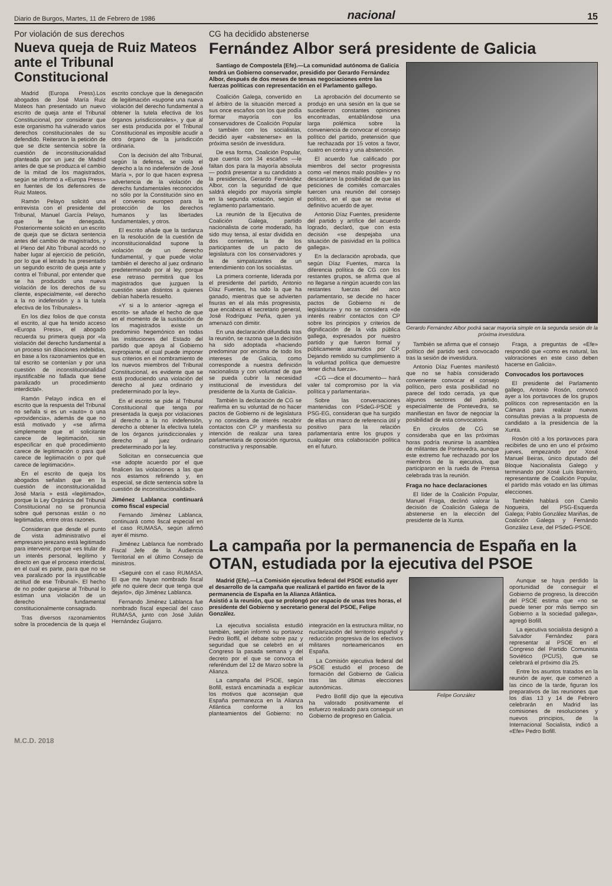Diario de Burgos, Martes, 11 de Febrero de 1986 nacional 15
Por violación de sus derechos
Nueva queja de Ruiz Mateos ante el Tribunal Constitucional
Madrid (Europa Press).Los abogados de José María Ruiz Mateos han presentado un nuevo escrito de queja ante el Tribunal Constitucional, por considerar que este organismo ha vulnerado varios derechos constitucionales de su defendido. Reiteraron la petición de que se dicte sentencia sobre la cuestión de inconstitucionalidad planteada por un juez de Madrid antes de que se produzca el cambio de la mitad de los magistrados, según se informó a «Europa Press» en fuentes de los defensores de Ruiz Mateos.
Ramón Pelayo solicitó una entrevista con el presidente del Tribunal, Manuel García Pelayo, que le fue denegada. Posteriormente solicitó en un escrito de queja que se dictara sentencia antes del cambio de magistrados, y el Pleno del Alto Tribunal acordó no haber lugar al ejercicio de petición, por lo que el letrado ha presentado un segundo escrito de queja ante y contra el Tribunal, por entender que se ha producido una nueva violación de los derechos de su cliente, especialmente, «el derecho a la no indefensión y a la tutela efectiva de los Tribunales».
En los diez folios de que consta el escrito, al que ha tenido acceso «Europa Press», el abogado recuerda su primera queja por «la violación del derecho fundamental a un proceso sin dilaciones indebidas, en base a los razonamientos que en tal escrito se contenían y por una cuestión de inconstitucionalidad injustificable no fallada que tiene paralizado un procedimiento interdictal».
Ramón Pelayo indica en el escrito que la respuesta del Tribunal no señala si es un «auto» o una «providencia», además de que no está motivado y «se afirma simplemente que el solicitante carece de legitimación, sin especificar en qué procedimiento carece de legitimación o para qué carece de legitimación o por qué carece de legitimación».
En el escrito de queja los abogados señalan que en la cuestión de inconstitucionalidad José María » está «legitimado», porque la Ley Orgánica del Tribunal Constitucional no se pronuncia sobre qué personas están o no legitimadas, entre otras razones.
Consideran que desde el punto de vista administrativo el empresario jerezano está legitimado para intervenir, porque «es titular de un interés personal, legítimo y directo en que el proceso interdictal, en el cual es parte, para que no se vea paralizado por la injustificable actitud de ese Tribunal». El hecho de no poder quejarse al Tribunal lo estiman una violación de un derecho fundamental constitucionalmente consagrado.
Tras diversos razonamientos sobre la procedencia de la queja el escrito concluye que la denegación de legitimación «supone una nueva violación del derecho fundamental a obtener la tutela efectiva de los órganos jurisdiccionales», y que al ser esta producida por el Tribunal Constitucional es imposible acudir a otro órgano de la jurisdicción ordinaria.
Con la decisión del alto Tribunal, según la defensa, se viola el derecho a la no indefensión de José María », por lo que hacen expresa advertencia de la violación de derechs fundamentales reconocidos no sólo por la Constitución sino en el convenio europeo para la protección de los derechos humanos y las libertades fundamentales, y otros.
El escrito añade que la tardanza en la resolución de la cuestión de inconstitucionalidad supone la violación de un derecho fundamental, y que puede violar también el derecho al juez ordinario predeterminado por al ley, porque ese retraso permitirá que los magistrados que juzguen la cuestión sean distintos a quienes debían haberla resuelto.
«Y si a lo anterior -agrega el escrito- se añade el hecho de que en el momento de la sustitución de los magistrados existe un predominio hegemónico en todas las instituciones del Estado del partido que apoya al Gobierno expropiante, el cual puede imponer sus criterios en el nombramiento de los nuevos miembros del Tribunal Constitucional, es evidente que se está produciendo una violación del derecho al juez ordinario y predeterminado por la ley».
En el escrito se pide al Tribunal Constitucional que tenga por presentada la queja por violaciones al derecho a la no indefensión, derecho a obtener la efectiva tutela de los órganos jurisdiccionales y derecho al juez ordinario predeterminado por la ley.
Solicitan en consecuencia que «se adopte acuerdo por el que finalicen las violaciones a las que nos estamos refiriendo y, en especial, se dicte sentencia sobre la cuestión de inconstitucionalidad».
Jiménez Lablanca continuará como fiscal especial
Fernando Jiménez Lablanca, continuará como fiscal especial en el caso RUMASA, según afirmó ayer él mismo.
Jiménez Lablanca fue nombrado Fiscal Jefe de la Audiencia Territorial en el último Consejo de ministros.
«Seguiré con el caso RUMASA. El que me hayan nombrado fiscal jefe no quiere decir que tenga que dejarlo», dijo Jiménez Lablanca.
Fernando Jiménez Lablanca fue nombrado fiscal especial del caso RUMASA, junto con José Julián Hernández Guijarro.
CG ha decidido abstenerse
Fernández Albor será presidente de Galicia
Santiago de Compostela (Efe).—La comunidad autónoma de Galicia tendrá un Gobierno conservador, presidido por Gerardo Fernández Albor, después de dos meses de tensas negociaciones entre las fuerzas políticas con representación en el Parlamento gallego.
Coalición Galega, convertido en el árbitro de la situación merced a sus once escaños con los que podía formar mayoría con los conservadores de Coalición Popular o también con los socialistas, decidió ayer «abstenerse» en la próxima sesión de investidura.
De esa forma, Coalición Popular, que cuenta con 34 escaños —le faltan dos para la mayoría absoluta— podrá presentar a su candidato a la presidencia, Gerardo Fernández Albor, con la seguridad de que saldrá elegido por mayoría simple en la segunda votación, según el reglamento parlamentario.
La reunión de la Ejecutiva de Coalición Galega, partido nacionalista de corte moderado, ha sido muy tensa, al estar dividida en dos corrientes, la de los participantes de un pacto de legislatura con los conservadores y la de simpatizantes de un entendimiento con los socialistas.
La primera corriente, liderada por el presidente del partido, Antonio Díaz Fuentes, ha sido la que ha ganado, mientras que se advierten fisuras en el ala más progresista, que encabeza el secretario general, José Rodríguez Peña, quien ya amenazó con dimitir.
En una declaración difundida tras la reunión, se razona que la decisión ha sido adoptada «haciendo predominar por encima de todo los intereses de Galicia, como corresponde a nuestra definición nacionalista y con voluntad de que se pueda cubrir la necesidad institucional de investidura del presidente de la Xunta de Galicia».
También la declaración de CG se reafirma en su voluntad de no hacer pactos de Gobierno ni de legislatura y no considera de interés recabrir contactos con CP y manifiesta su intención de realizar una tarea parlamentaria de oposición rigurosa, constructiva y responsable.
La aprobación del documento se produjo en una sesión en la que se sucedieron constantes opiniones encontradas, entablándose una larga polémica sobre la conveniencia de convocar el consejo político del partido, pretensión que fue rechazada por 15 votos a favor, cuatro en contra y una abstención.
El acuerdo fue calificado por miembros del sector progresista como «el menos malo posible» y no descartaron la posibilidad de que las peticiones de comités comarcales fuercen una reunión del consejo político, en el que se revise el definitivo acuerdo de ayer.
Antonio Díaz Fuentes, presidente del partido y artífice del acuerdo logrado, declaró, que con esta decisión «se despejaba una situación de pasividad en la política gallega».
En la declaración aprobada, que según Díaz Fuentes, marca la diferencia política de CG con los restantes grupos, se afirma que al no llegarse a ningún acuerdo con las restantes fuerzas del arco parlamentario, se decide no hacer pactos de Gobierno ni de legislatura» y no se considera «de interés reabrir contactos con CP sobre los principios y criterios de dignificación de la vida pública gallega, expresados por nuestro partido y que fueron formal y públicamente asumidos por CP. Dejando remitido su cumplimiento a la voluntad política que demuestre tener dicha fuerza».
«CG —dice el documento— hará valer tal compromiso por la vía política y parlamentaria».
Sobre las conversaciones mantenidas con PSdeG-PSOE y PSG-EG, consideran que ha surgido de ellas un marco de referencia útil y positivo para la relación parlamentaria entre los grupos y cualquier otra colaboración política en el futuro.
Gerardo Fernández Albor podrá sacar mayoría simple en la segunda sesión de la próxima investidura.
También se afirma que el consejo político del partido será convocado tras la sesión de investidura.
Antonio Díaz Fuentes manifestó que no se había considerado conveniente convocar el consejo político, pero esta posibilidad no parece del todo cerrada, ya que algunos sectores del partido, especialmente de Pontevedra, se manifiestan en favor de negociar la posibilidad de esta convocatoria.
En círculos de CG se consideraba que en las próximas horas podría reunirse la asamblea de militantes de Pontevedra, aunque este extremo fue rechazado por los miembros de la ejecutiva, que participaron en la rueda de Prensa celebrada tras la reunión.
Fraga no hace declaraciones
El líder de la Coalición Popular, Manuel Fraga, declinó valorar la decisión de Coalición Galega de abstenerse en la elección del presidente de la Xunta.
Fraga, a preguntas de «Efe» respondió que «como es natural, las valoraciones en este caso deben hacerse en Galicia».
Convocados los portavoces
El presidente del Parlamento gallego, Antonio Rosón, convocó ayer a los portavoces de los grupos políticos con representación en la Cámara para realizar nuevas consultas previas a la propuesta de candidato a la presidencia de la Xunta.
Rosón citó a los portavoces para recibirles de uno en uno el próximo jueves, empezando por Xosé Manuel Beiras, único diputado del Bloque Nacionalista Galego y terminando por Xosé Luís Barreiro, representante de Coalición Popular, el partido más votado en las últimas elecciones.
También hablará con Camilo Nogueira, del PSG-Esquerda Galega; Pablo González Mariñas, de Coalición Galega y Fernándo González Lexe, del PSdeG-PSOE.
La campaña por la permanencia de España en la OTAN, estudiada por la ejecutiva del PSOE
Madrid (Efe).—La Comisión ejecutiva federal del PSOE estudió ayer el desarrollo de la campaña que realizará el partido en favor de la permanencia de España en la Alianza Atlántica.
Asistió a la reunión, que se prolongó por espacio de unas tres horas, el presidente del Gobierno y secretario general del PSOE, Felipe González.
La ejecutiva socialista estudió también, según informó su portavoz Pedro Boffil, el debate sobre paz y seguridad que se celebró en el Congreso la pasada semana y del decreto por el que se convoca el referéndum del 12 de Marzo sobre la Alianza.
La campaña del PSOE, según Bofill, estará encaminada a explicar los motivos que aconsejan que España permanezca en la Alianza Atlántica conforme a los planteamientos del Gobierno: no integración en la estructura militar, no nuclarización del territorio español y reducción progresiva de los efectivos militares norteamericanos en España.
La Comisión ejecutiva federal del PSOE estudió el proceso de formación del Gobierno de Galicia tras las últimas elecciones autonómicas.
Pedro Bofill dijo que la ejecutiva ha valorado positivamente el esfuerzo realizado para conseguir un Gobierno de progreso en Galicia.
Felipe González
Aunque se haya perdido la oportunidad de conseguir el Gobierno de progreso, la dirección del PSOE estima que «no se puede tener por más tiempo sin Gobierno a la sociedad gallega», agregó Bofill.
La ejecutiva socialista designó a Salvador Fernández para representar al PSOE en el Congreso del Partido Comunista Soviético (PCUS), que se celebrará el próximo día 25.
Entre los asuntos tratados en la reunión de ayer, que comenzó a las cinco de la tarde, figuran los preparativos de las reuniones que los días 13 y 14 de Febrero celebrarán en Madrid las comisiones de resoluciones y nuevos principios, de la Internacional Socialista, indicó a «Efe» Pedro Bofill.
M.C.D. 2018